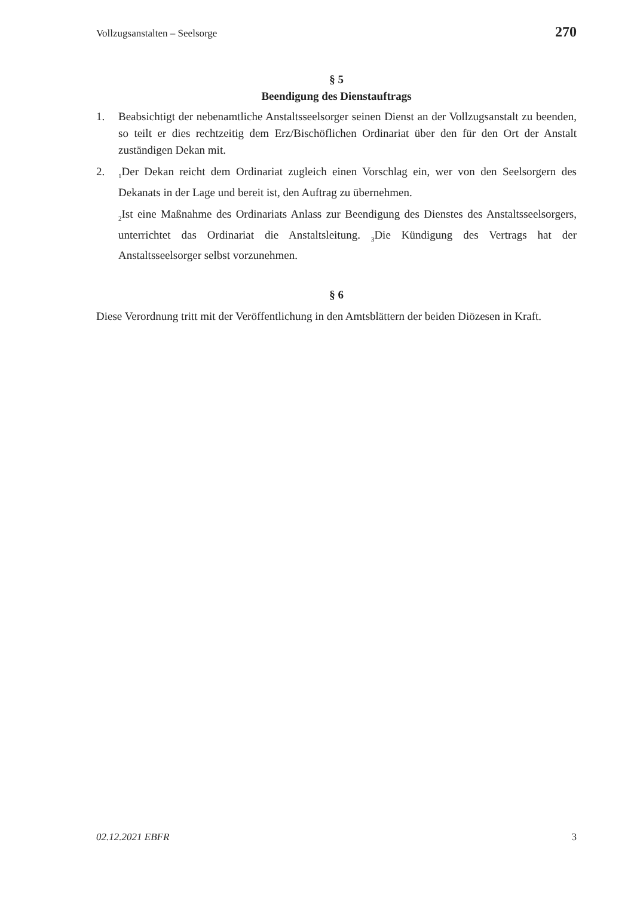Vollzugsanstalten – Seelsorge 270
§ 5
Beendigung des Dienstauftrags
1. Beabsichtigt der nebenamtliche Anstaltsseelsorger seinen Dienst an der Vollzugsanstalt zu beenden, so teilt er dies rechtzeitig dem Erz/Bischöflichen Ordinariat über den für den Ort der Anstalt zuständigen Dekan mit.
2.
<sub>1</sub>Der Dekan reicht dem Ordinariat zugleich einen Vorschlag ein, wer von den Seelsorgern des Dekanats in der Lage und bereit ist, den Auftrag zu übernehmen.
<sub>2</sub>Ist eine Maßnahme des Ordinariats Anlass zur Beendigung des Dienstes des Anstaltsseelsorgers, unterrichtet das Ordinariat die Anstaltsleitung. <sub>3</sub>Die Kündigung des Vertrags hat der Anstaltsseelsorger selbst vorzunehmen.
§ 6
Diese Verordnung tritt mit der Veröffentlichung in den Amtsblättern der beiden Diözesen in Kraft.
02.12.2021 EBFR 3